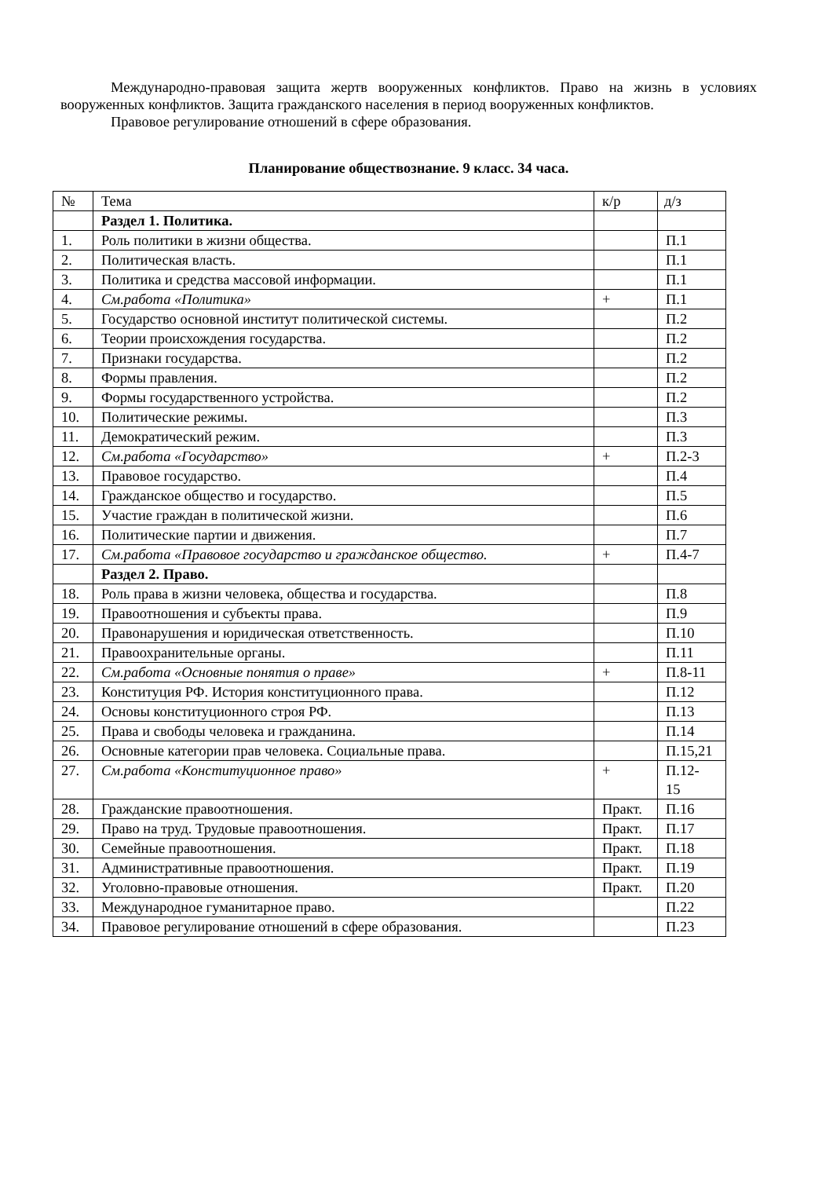Международно-правовая защита жертв вооруженных конфликтов. Право на жизнь в условиях вооруженных конфликтов. Защита гражданского населения в период вооруженных конфликтов.
Правовое регулирование отношений в сфере образования.
Планирование обществознание. 9 класс. 34 часа.
| № | Тема | к/р | д/з |
| --- | --- | --- | --- |
| | Раздел 1. Политика. | | |
| 1. | Роль политики в жизни общества. | | П.1 |
| 2. | Политическая власть. | | П.1 |
| 3. | Политика и средства массовой информации. | | П.1 |
| 4. | См.работа «Политика» | + | П.1 |
| 5. | Государство основной институт политической системы. | | П.2 |
| 6. | Теории происхождения государства. | | П.2 |
| 7. | Признаки государства. | | П.2 |
| 8. | Формы правления. | | П.2 |
| 9. | Формы государственного устройства. | | П.2 |
| 10. | Политические режимы. | | П.3 |
| 11. | Демократический режим. | | П.3 |
| 12. | См.работа «Государство» | + | П.2-3 |
| 13. | Правовое государство. | | П.4 |
| 14. | Гражданское общество и государство. | | П.5 |
| 15. | Участие граждан в политической жизни. | | П.6 |
| 16. | Политические партии и движения. | | П.7 |
| 17. | См.работа «Правовое государство и гражданское общество. | + | П.4-7 |
| | Раздел 2. Право. | | |
| 18. | Роль права в жизни человека, общества и государства. | | П.8 |
| 19. | Правоотношения и субъекты права. | | П.9 |
| 20. | Правонарушения и юридическая ответственность. | | П.10 |
| 21. | Правоохранительные органы. | | П.11 |
| 22. | См.работа «Основные понятия о праве» | + | П.8-11 |
| 23. | Конституция РФ. История конституционного права. | | П.12 |
| 24. | Основы конституционного строя РФ. | | П.13 |
| 25. | Права и свободы человека и гражданина. | | П.14 |
| 26. | Основные категории прав человека. Социальные права. | | П.15,21 |
| 27. | См.работа «Конституционное право» | + | П.12- 15 |
| 28. | Гражданские правоотношения. | Практ. | П.16 |
| 29. | Право на труд. Трудовые правоотношения. | Практ. | П.17 |
| 30. | Семейные правоотношения. | Практ. | П.18 |
| 31. | Административные правоотношения. | Практ. | П.19 |
| 32. | Уголовно-правовые отношения. | Практ. | П.20 |
| 33. | Международное гуманитарное право. | | П.22 |
| 34. | Правовое регулирование отношений в сфере образования. | | П.23 |